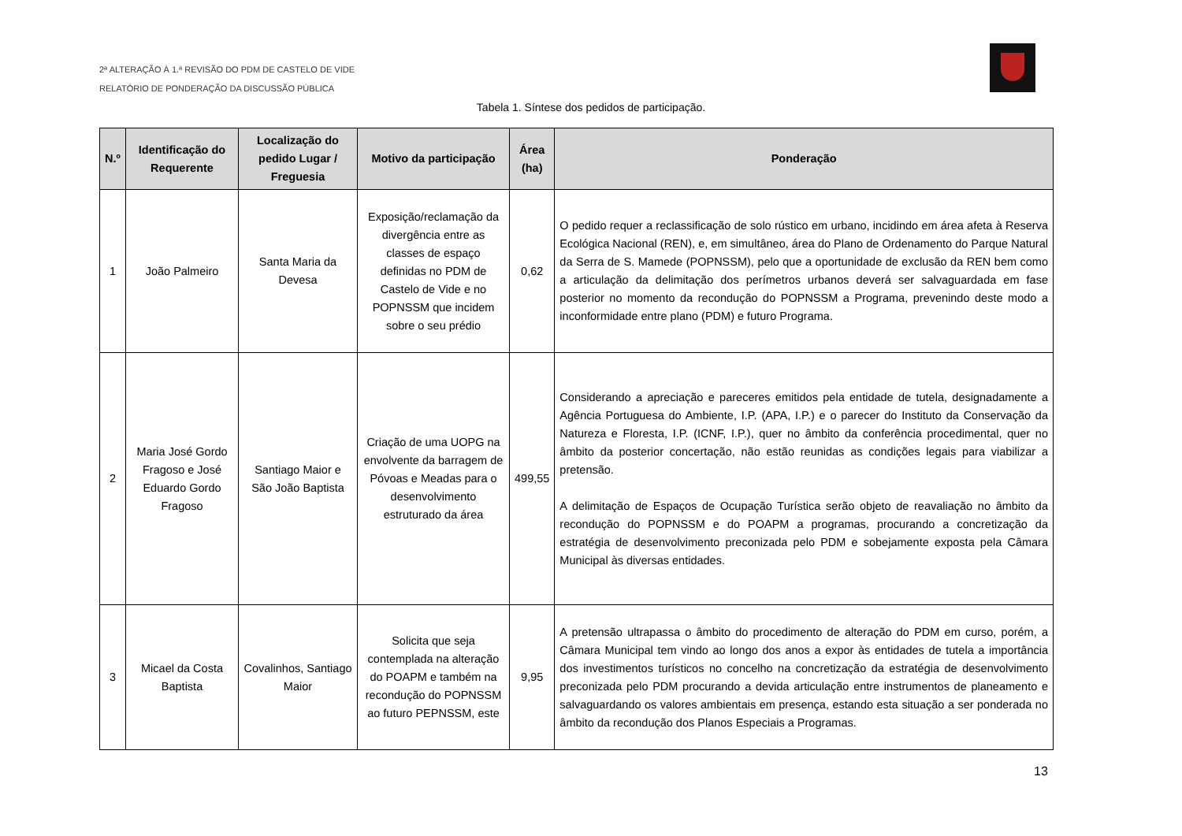2ª ALTERAÇÃO À 1.ª REVISÃO DO PDM DE CASTELO DE VIDE
RELATÓRIO DE PONDERAÇÃO DA DISCUSSÃO PÚBLICA
Tabela 1. Síntese dos pedidos de participação.
| N.º | Identificação do Requerente | Localização do pedido Lugar / Freguesia | Motivo da participação | Área (ha) | Ponderação |
| --- | --- | --- | --- | --- | --- |
| 1 | João Palmeiro | Santa Maria da Devesa | Exposição/reclamação da divergência entre as classes de espaço definidas no PDM de Castelo de Vide e no POPNSSM que incidem sobre o seu prédio | 0,62 | O pedido requer a reclassificação de solo rústico em urbano, incidindo em área afeta à Reserva Ecológica Nacional (REN), e, em simultâneo, área do Plano de Ordenamento do Parque Natural da Serra de S. Mamede (POPNSSM), pelo que a oportunidade de exclusão da REN bem como a articulação da delimitação dos perímetros urbanos deverá ser salvaguardada em fase posterior no momento da recondução do POPNSSM a Programa, prevenindo deste modo a inconformidade entre plano (PDM) e futuro Programa. |
| 2 | Maria José Gordo Fragoso e José Eduardo Gordo Fragoso | Santiago Maior e São João Baptista | Criação de uma UOPG na envolvente da barragem de Póvoas e Meadas para o desenvolvimento estruturado da área | 499,55 | Considerando a apreciação e pareceres emitidos pela entidade de tutela, designadamente a Agência Portuguesa do Ambiente, I.P. (APA, I.P.) e o parecer do Instituto da Conservação da Natureza e Floresta, I.P. (ICNF, I.P.), quer no âmbito da conferência procedimental, quer no âmbito da posterior concertação, não estão reunidas as condições legais para viabilizar a pretensão. A delimitação de Espaços de Ocupação Turística serão objeto de reavaliação no âmbito da recondução do POPNSSM e do POAPM a programas, procurando a concretização da estratégia de desenvolvimento preconizada pelo PDM e sobejamente exposta pela Câmara Municipal às diversas entidades. |
| 3 | Micael da Costa Baptista | Covalinhos, Santiago Maior | Solicita que seja contemplada na alteração do POAPM e também na recondução do POPNSSM ao futuro PEPNSSM, este | 9,95 | A pretensão ultrapassa o âmbito do procedimento de alteração do PDM em curso, porém, a Câmara Municipal tem vindo ao longo dos anos a expor às entidades de tutela a importância dos investimentos turísticos no concelho na concretização da estratégia de desenvolvimento preconizada pelo PDM procurando a devida articulação entre instrumentos de planeamento e salvaguardando os valores ambientais em presença, estando esta situação a ser ponderada no âmbito da recondução dos Planos Especiais a Programas. |
13